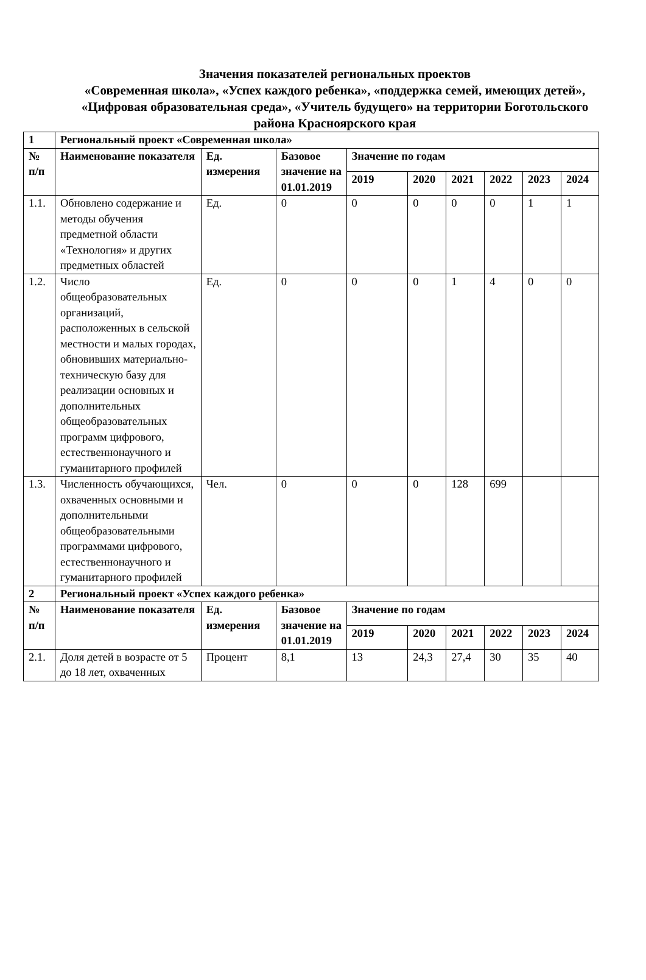Значения показателей региональных проектов
«Современная школа», «Успех каждого ребенка», «поддержка семей, имеющих детей», «Цифровая образовательная среда», «Учитель будущего» на территории Боготольского района Красноярского края
| 1 | Региональный проект «Современная школа» | | | | | | | | |
| --- | --- | --- | --- | --- | --- | --- | --- | --- | --- |
| № п/п | Наименование показателя | Ед. измерения | Базовое значение на 01.01.2019 | Значение по годам | | | | | |
| | | | | 2019 | 2020 | 2021 | 2022 | 2023 | 2024 |
| 1.1. | Обновлено содержание и методы обучения предметной области «Технология» и других предметных областей | Ед. | 0 | 0 | 0 | 0 | 0 | 1 | 1 |
| 1.2. | Число общеобразовательных организаций, расположенных в сельской местности и малых городах, обновивших материально-техническую базу для реализации основных и дополнительных общеобразовательных программ цифрового, естественнонаучного и гуманитарного профилей | Ед. | 0 | 0 | 0 | 1 | 4 | 0 | 0 |
| 1.3. | Численность обучающихся, охваченных основными и дополнительными общеобразовательными программами цифрового, естественнонаучного и гуманитарного профилей | Чел. | 0 | 0 | 0 | 128 | 699 | | |
| 2 | Региональный проект «Успех каждого ребенка» | | | | | | | | |
| № п/п | Наименование показателя | Ед. измерения | Базовое значение на 01.01.2019 | Значение по годам | | | | | |
| | | | | 2019 | 2020 | 2021 | 2022 | 2023 | 2024 |
| 2.1. | Доля детей в возрасте от 5 до 18 лет, охваченных | Процент | 8,1 | 13 | 24,3 | 27,4 | 30 | 35 | 40 |